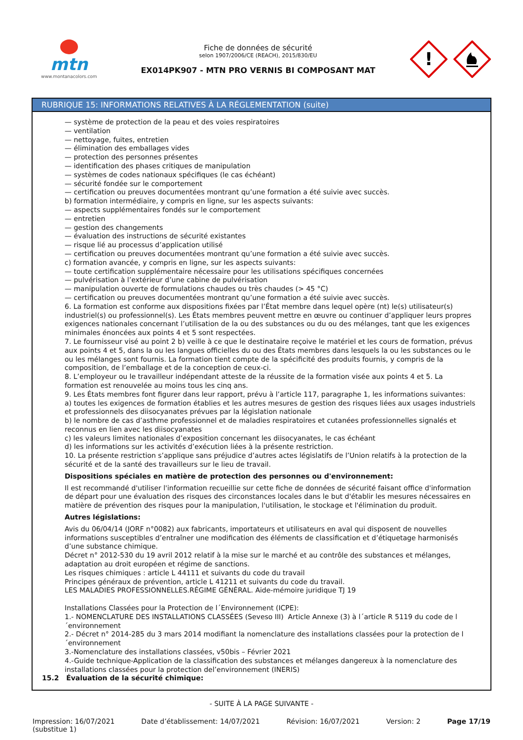mtn
www.montanacolors.com
Fiche de données de sécurité
selon 1907/2006/CE (REACH), 2015/830/EU
EX014PK907 - MTN PRO VERNIS BI COMPOSANT MAT
!
RUBRIQUE 15: INFORMATIONS RELATIVES À LA RÉGLEMENTATION (suite)
— système de protection de la peau et des voies respiratoires
— ventilation
— nettoyage, fuites, entretien
— élimination des emballages vides
— protection des personnes présentes
— identification des phases critiques de manipulation
— systèmes de codes nationaux spécifiques (le cas échéant)
— sécurité fondée sur le comportement
— certification ou preuves documentées montrant qu’une formation a été suivie avec succès.
b) formation intermédiaire, y compris en ligne, sur les aspects suivants:
— aspects supplémentaires fondés sur le comportement
— entretien
— gestion des changements
— évaluation des instructions de sécurité existantes
— risque lié au processus d’application utilisé
— certification ou preuves documentées montrant qu’une formation a été suivie avec succès.
c) formation avancée, y compris en ligne, sur les aspects suivants:
— toute certification supplémentaire nécessaire pour les utilisations spécifiques concernées
— pulvérisation à l’extérieur d’une cabine de pulvérisation
— manipulation ouverte de formulations chaudes ou très chaudes (> 45 °C)
— certification ou preuves documentées montrant qu’une formation a été suivie avec succès.
6. La formation est conforme aux dispositions fixées par l’État membre dans lequel opère (nt) le(s) utilisateur(s) industriel(s) ou professionnel(s). Les États membres peuvent mettre en œuvre ou continuer d’appliquer leurs propres exigences nationales concernant l’utilisation de la ou des substances ou du ou des mélanges, tant que les exigences minimales énoncées aux points 4 et 5 sont respectées.
7. Le fournisseur visé au point 2 b) veille à ce que le destinataire reçoive le matériel et les cours de formation, prévus aux points 4 et 5, dans la ou les langues officielles du ou des États membres dans lesquels la ou les substances ou le ou les mélanges sont fournis. La formation tient compte de la spécificité des produits fournis, y compris de la composition, de l’emballage et de la conception de ceux-ci.
8. L’employeur ou le travailleur indépendant atteste de la réussite de la formation visée aux points 4 et 5. La formation est renouvelée au moins tous les cinq ans.
9. Les États membres font figurer dans leur rapport, prévu à l’article 117, paragraphe 1, les informations suivantes:
a) toutes les exigences de formation établies et les autres mesures de gestion des risques liées aux usages industriels et professionnels des diisocyanates prévues par la législation nationale
b) le nombre de cas d’asthme professionnel et de maladies respiratoires et cutanées professionnelles signalés et reconnus en lien avec les diisocyanates
c) les valeurs limites nationales d’exposition concernant les diisocyanates, le cas échéant
d) les informations sur les activités d’exécution liées à la présente restriction.
10. La présente restriction s’applique sans préjudice d’autres actes législatifs de l’Union relatifs à la protection de la sécurité et de la santé des travailleurs sur le lieu de travail.
Dispositions spéciales en matière de protection des personnes ou d'environnement:
Il est recommandé d'utiliser l'information recueillie sur cette fiche de données de sécurité faisant office d'information de départ pour une évaluation des risques des circonstances locales dans le but d'établir les mesures nécessaires en matière de prévention des risques pour la manipulation, l'utilisation, le stockage et l'élimination du produit.
Autres législations:
Avis du 06/04/14 (JORF n°0082) aux fabricants, importateurs et utilisateurs en aval qui disposent de nouvelles informations susceptibles d’entraîner une modification des éléments de classification et d’étiquetage harmonisés d’une substance chimique.
Décret n° 2012-530 du 19 avril 2012 relatif à la mise sur le marché et au contrôle des substances et mélanges, adaptation au droit européen et régime de sanctions.
Les risques chimiques : article L 44111 et suivants du code du travail
Principes généraux de prévention, article L 41211 et suivants du code du travail.
LES MALADIES PROFESSIONNELLES.RÉGIME GÉNÉRAL. Aide-mémoire juridique TJ 19
Installations Classées pour la Protection de l´Environnement (ICPE):
1.- NOMENCLATURE DES INSTALLATIONS CLASSÉES (Seveso III) Article Annexe (3) à l´article R 5119 du code de l´environnement
2.- Décret n° 2014-285 du 3 mars 2014 modifiant la nomenclature des installations classées pour la protection de l´environnement
3.-Nomenclature des installations classées, v50bis – Février 2021
4.-Guide technique-Application de la classification des substances et mélanges dangereux à la nomenclature des installations classées pour la protection del’environnement (INERIS)
15.2 Évaluation de la sécurité chimique:
- SUITE À LA PAGE SUIVANTE -
Impression: 16/07/2021
(substitue 1)
Date d’établissement: 14/07/2021
Révision: 16/07/2021 Version: 2 Page 17/19